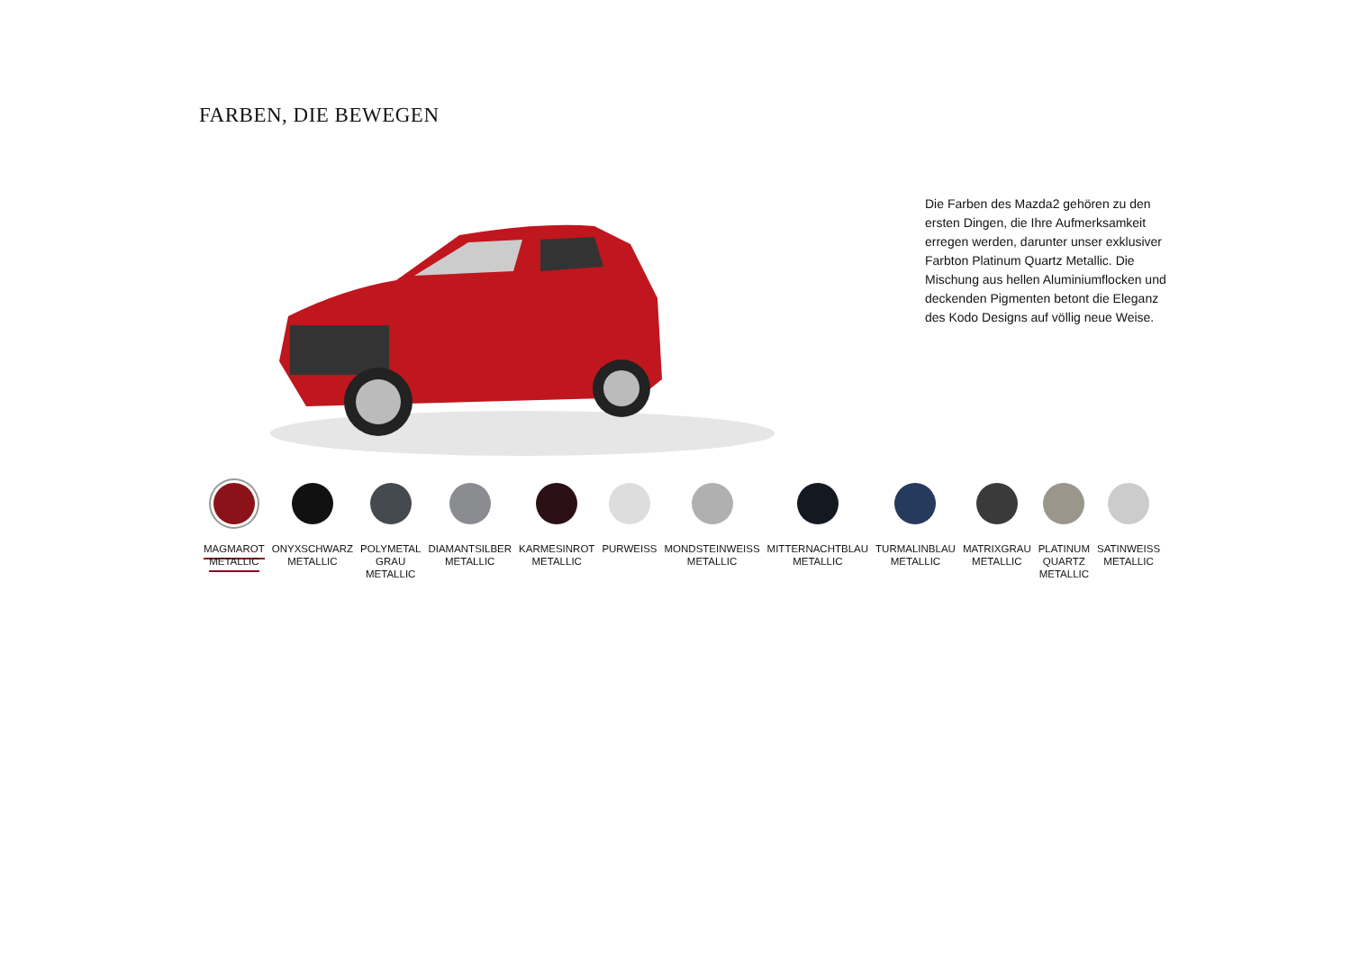FARBEN, DIE BEWEGEN
Die Farben des Mazda2 gehören zu den ersten Dingen, die Ihre Aufmerksamkeit erregen werden, darunter unser exklusiver Farbton Platinum Quartz Metallic. Die Mischung aus hellen Aluminiumflocken und deckenden Pigmenten betont die Eleganz des Kodo Designs auf völlig neue Weise.
MAGMAROT
METALLIC
ONYXSCHWARZ
METALLIC
POLYMETAL
GRAU
METALLIC
DIAMANTSILBER
METALLIC
KARMESINROT
METALLIC
PURWEISS MONDSTEINWEISS
METALLIC
MITTERNACHTBLAU
METALLIC
TURMALINBLAU
METALLIC
MATRIXGRAU
METALLIC
PLATINUM
QUARTZ
METALLIC
SATINWEISS
METALLIC